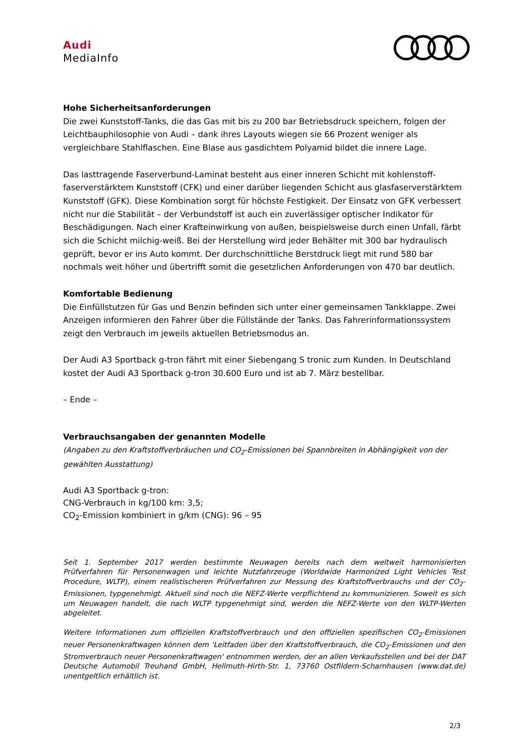Audi
MediaInfo
Hohe Sicherheitsanforderungen
Die zwei Kunststoff-Tanks, die das Gas mit bis zu 200 bar Betriebsdruck speichern, folgen der Leichtbauphilosophie von Audi – dank ihres Layouts wiegen sie 66 Prozent weniger als vergleichbare Stahlflaschen. Eine Blase aus gasdichtem Polyamid bildet die innere Lage.
Das lasttragende Faserverbund-Laminat besteht aus einer inneren Schicht mit kohlenstoff­faserverstärktem Kunststoff (CFK) und einer darüber liegenden Schicht aus glasfaser­verstärktem Kunststoff (GFK). Diese Kombination sorgt für höchste Festigkeit. Der Einsatz von GFK verbessert nicht nur die Stabilität – der Verbundstoff ist auch ein zuverlässiger optischer Indikator für Beschädigungen. Nach einer Krafteinwirkung von außen, beispielsweise durch einen Unfall, färbt sich die Schicht milchig-weiß. Bei der Herstellung wird jeder Behälter mit 300 bar hydraulisch geprüft, bevor er ins Auto kommt. Der durchschnittliche Berstdruck liegt mit rund 580 bar nochmals weit höher und übertrifft somit die gesetzlichen Anforderungen von 470 bar deutlich.
Komfortable Bedienung
Die Einfüllstutzen für Gas und Benzin befinden sich unter einer gemeinsamen Tankklappe. Zwei Anzeigen informieren den Fahrer über die Füllstände der Tanks. Das Fahrerinformationssystem zeigt den Verbrauch im jeweils aktuellen Betriebsmodus an.
Der Audi A3 Sportback g-tron fährt mit einer Siebengang S tronic zum Kunden. In Deutschland kostet der Audi A3 Sportback g-tron 30.600 Euro und ist ab 7. März bestellbar.
– Ende –
Verbrauchsangaben der genannten Modelle
(Angaben zu den Kraftstoffverbräuchen und CO<sub>2</sub>-Emissionen bei Spannbreiten in Abhängigkeit von der gewählten Ausstattung)
Audi A3 Sportback g-tron:
CNG-Verbrauch in kg/100 km: 3,5;
CO<sub>2</sub>-Emission kombiniert in g/km (CNG): 96 – 95
Seit 1. September 2017 werden bestimmte Neuwagen bereits nach dem weltweit harmonisierten Prüfverfahren für Personenwagen und leichte Nutzfahrzeuge (Worldwide Harmonized Light Vehicles Test Procedure, WLTP), einem realistischeren Prüfverfahren zur Messung des Kraftstoffverbrauchs und der CO<sub>2</sub>-Emissionen, typgenehmigt. Aktuell sind noch die NEFZ-Werte verpflichtend zu kommunizieren. Soweit es sich um Neuwagen handelt, die nach WLTP typgenehmigt sind, werden die NEFZ-Werte von den WLTP-Werten abgeleitet.
Weitere Informationen zum offiziellen Kraftstoffverbrauch und den offiziellen spezifischen CO<sub>2</sub>-Emissionen neuer Personenkraftwagen können dem 'Leitfaden über den Kraftstoffverbrauch, die CO<sub>2</sub>-Emissionen und den Stromverbrauch neuer Personenkraftwagen' entnommen werden, der an allen Verkaufsstellen und bei der DAT Deutsche Automobil Treuhand GmbH, Hellmuth-Hirth-Str. 1, 73760 Ostfildern-Scharnhausen (www.dat.de) unentgeltlich erhältlich ist.
2/3